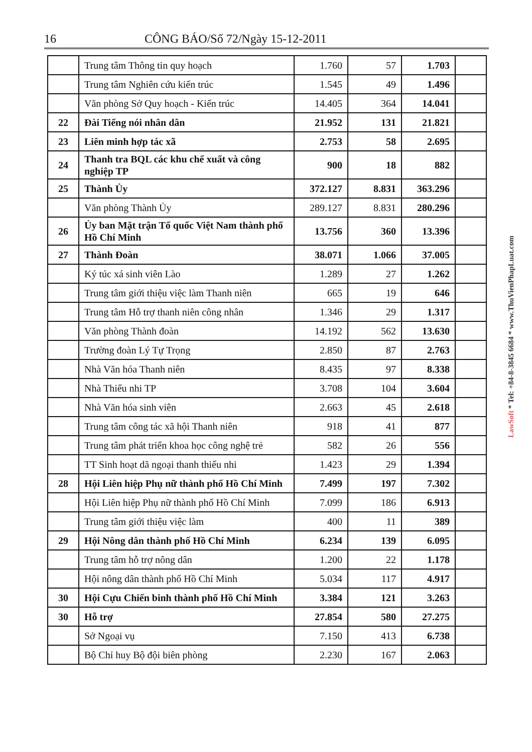16 CÔNG BÁO/Số 72/Ngày 15-12-2011
| | Trung tâm Thông tin quy hoạch | 1.760 | 57 | 1.703 | |
| | Trung tâm Nghiên cứu kiến trúc | 1.545 | 49 | 1.496 | |
| | Văn phòng Sở Quy hoạch - Kiến trúc | 14.405 | 364 | 14.041 | |
| 22 | Đài Tiếng nói nhân dân | 21.952 | 131 | 21.821 | |
| 23 | Liên minh hợp tác xã | 2.753 | 58 | 2.695 | |
| 24 | Thanh tra BQL các khu chế xuất và công nghiệp TP | 900 | 18 | 882 | |
| 25 | Thành Ủy | 372.127 | 8.831 | 363.296 | |
| | Văn phòng Thành Ủy | 289.127 | 8.831 | 280.296 | |
| 26 | Ủy ban Mặt trận Tổ quốc Việt Nam thành phố Hồ Chí Minh | 13.756 | 360 | 13.396 | |
| 27 | Thành Đoàn | 38.071 | 1.066 | 37.005 | |
| | Ký túc xá sinh viên Lào | 1.289 | 27 | 1.262 | |
| | Trung tâm giới thiệu việc làm Thanh niên | 665 | 19 | 646 | |
| | Trung tâm Hỗ trợ thanh niên công nhân | 1.346 | 29 | 1.317 | |
| | Văn phòng Thành đoàn | 14.192 | 562 | 13.630 | |
| | Trường đoàn Lý Tự Trọng | 2.850 | 87 | 2.763 | |
| | Nhà Văn hóa Thanh niên | 8.435 | 97 | 8.338 | |
| | Nhà Thiếu nhi TP | 3.708 | 104 | 3.604 | |
| | Nhà Văn hóa sinh viên | 2.663 | 45 | 2.618 | |
| | Trung tâm công tác xã hội Thanh niên | 918 | 41 | 877 | |
| | Trung tâm phát triển khoa học công nghệ trẻ | 582 | 26 | 556 | |
| | TT Sinh hoạt dã ngoại thanh thiếu nhi | 1.423 | 29 | 1.394 | |
| 28 | Hội Liên hiệp Phụ nữ thành phố Hồ Chí Minh | 7.499 | 197 | 7.302 | |
| | Hội Liên hiệp Phụ nữ thành phố Hồ Chí Minh | 7.099 | 186 | 6.913 | |
| | Trung tâm giới thiệu việc làm | 400 | 11 | 389 | |
| 29 | Hội Nông dân thành phố Hồ Chí Minh | 6.234 | 139 | 6.095 | |
| | Trung tâm hỗ trợ nông dân | 1.200 | 22 | 1.178 | |
| | Hội nông dân thành phố Hồ Chí Minh | 5.034 | 117 | 4.917 | |
| 30 | Hội Cựu Chiến binh thành phố Hồ Chí Minh | 3.384 | 121 | 3.263 | |
| 30 | Hỗ trợ | 27.854 | 580 | 27.275 | |
| | Sở Ngoại vụ | 7.150 | 413 | 6.738 | |
| | Bộ Chỉ huy Bộ đội biên phòng | 2.230 | 167 | 2.063 | |
LawSoft * Tel: +84-8-3845 6684 * www.ThuVienPhapLuat.com